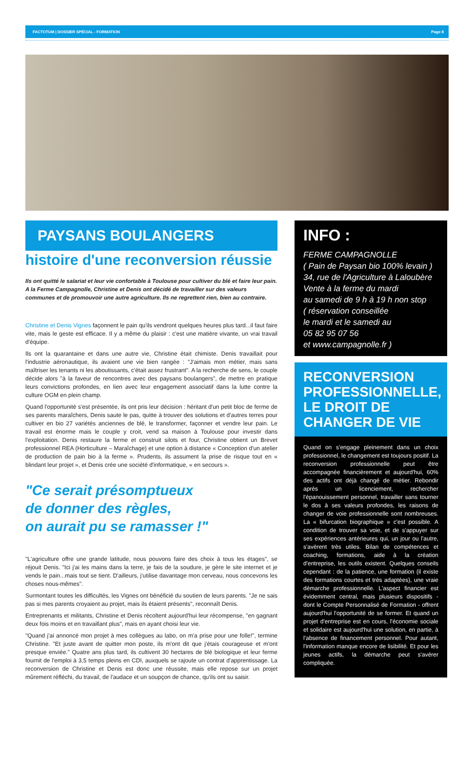FACTOTUM | DOSSIER SPÉCIAL - FORMATION Page 8
PAYSANS BOULANGERS
histoire d'une reconversion réussie
Ils ont quitté le salariat et leur vie confortable à Toulouse pour cultiver du blé et faire leur pain. A la Ferme Campagnolle, Christine et Denis ont décidé de travailler sur des valeurs communes et de promouvoir une autre agriculture. Ils ne regrettent rien, bien au contraire.
Christine et Denis Vignes façonnent le pain qu'ils vendront quelques heures plus tard...il faut faire vite, mais le geste est efficace. Il y a même du plaisir : c'est une matière vivante, un vrai travail d'équipe.
Ils ont la quarantaine et dans une autre vie, Christine était chimiste. Denis travaillait pour l'industrie aéronautique, ils avaient une vie bien rangée : "J'aimais mon métier, mais sans maîtriser les tenants ni les aboutissants, c'était assez frustrant". A la recherche de sens, le couple décide alors "à la faveur de rencontres avec des paysans boulangers", de mettre en pratique leurs convictions profondes, en lien avec leur engagement associatif dans la lutte contre la culture OGM en plein champ.
Quand l'opportunité s'est présentée, ils ont pris leur décision : héritant d'un petit bloc de ferme de ses parents maraîchers, Denis saute le pas, quitte à trouver des solutions et d'autres terres pour cultiver en bio 27 variétés anciennes de blé, le transformer, façonner et vendre leur pain. Le travail est énorme mais le couple y croit, vend sa maison à Toulouse pour investir dans l'exploitation. Denis restaure la ferme et construit silots et four, Christine obtient un Brevet professionnel REA (Horticulture – Maraîchage) et une option à distance « Conception d'un atelier de production de pain bio à la ferme ». Prudents, ils assument la prise de risque tout en « blindant leur projet », et Denis crée une société d'informatique, « en secours ».
"Ce serait présomptueux
de donner des règles,
on aurait pu se ramasser !"
"L'agriculture offre une grande latitude, nous pouvons faire des choix à tous les étages", se réjouit Denis. "Ici j'ai les mains dans la terre, je fais de la soudure, je gère le site internet et je vends le pain...mais tout se tient. D'ailleurs, j'utilise davantage mon cerveau, nous concevons les choses nous-mêmes".
Surmontant toutes les difficultés, les Vignes ont bénéficié du soutien de leurs parents. "Je ne sais pas si mes parents croyaient au projet, mais ils étaient présents", reconnaît Denis.
Entreprenants et militants, Christine et Denis récoltent aujourd'hui leur récompense, "en gagnant deux fois moins et en travaillant plus", mais en ayant choisi leur vie.
"Quand j'ai annoncé mon projet à mes collègues au labo, on m'a prise pour une folle!", termine Christine. "Et juste avant de quitter mon poste, ils m'ont dit que j'étais courageuse et m'ont presque enviée." Quatre ans plus tard, ils cultivent 30 hectares de blé biologique et leur ferme fournit de l'emploi à 3,5 temps pleins en CDI, auxquels se rajoute un contrat d'apprentissage. La reconversion de Christine et Denis est donc une réussite, mais elle repose sur un projet mûrement réfléchi, du travail, de l'audace et un soupçon de chance, qu'ils ont su saisir.
INFO :
FERME CAMPAGNOLLE
( Pain de Paysan bio 100% levain )
34, rue de l'Agriculture à Laloubère
Vente à la ferme du mardi
au samedi de 9 h à 19 h non stop
( réservation conseillée
le mardi et le samedi au
05 82 95 07 56
et www.campagnolle.fr )
RECONVERSION PROFESSIONNELLE, LE DROIT DE CHANGER DE VIE
Quand on s'engage pleinement dans un choix professionnel, le changement est toujours positif. La reconversion professionnelle peut être accompagnée financièrement et aujourd'hui, 60% des actifs ont déjà changé de métier. Rebondir après un licenciement, rechercher l'épanouissement personnel, travailler sans tourner le dos à ses valeurs profondes, les raisons de changer de voie professionnelle sont nombreuses. La « bifurcation biographique » c'est possible. A condition de trouver sa voie, et de s'appuyer sur ses expériences antérieures qui, un jour ou l'autre, s'avèrent très utiles. Bilan de compétences et coaching, formations, aide à la création d'entreprise, les outils existent. Quelques conseils cependant : de la patience, une formation (il existe des formations courtes et très adaptées), une vraie démarche professionnelle. L'aspect financier est évidemment central, mais plusieurs dispositifs - dont le Compte Personnalisé de Formation - offrent aujourd'hui l'opportunité de se former. Et quand un projet d'entreprise est en cours, l'économie sociale et solidaire est aujourd'hui une solution, en partie, à l'absence de financement personnel. Pour autant, l'information manque encore de lisibilité. Et pour les jeunes actifs, la démarche peut s'avérer compliquée.